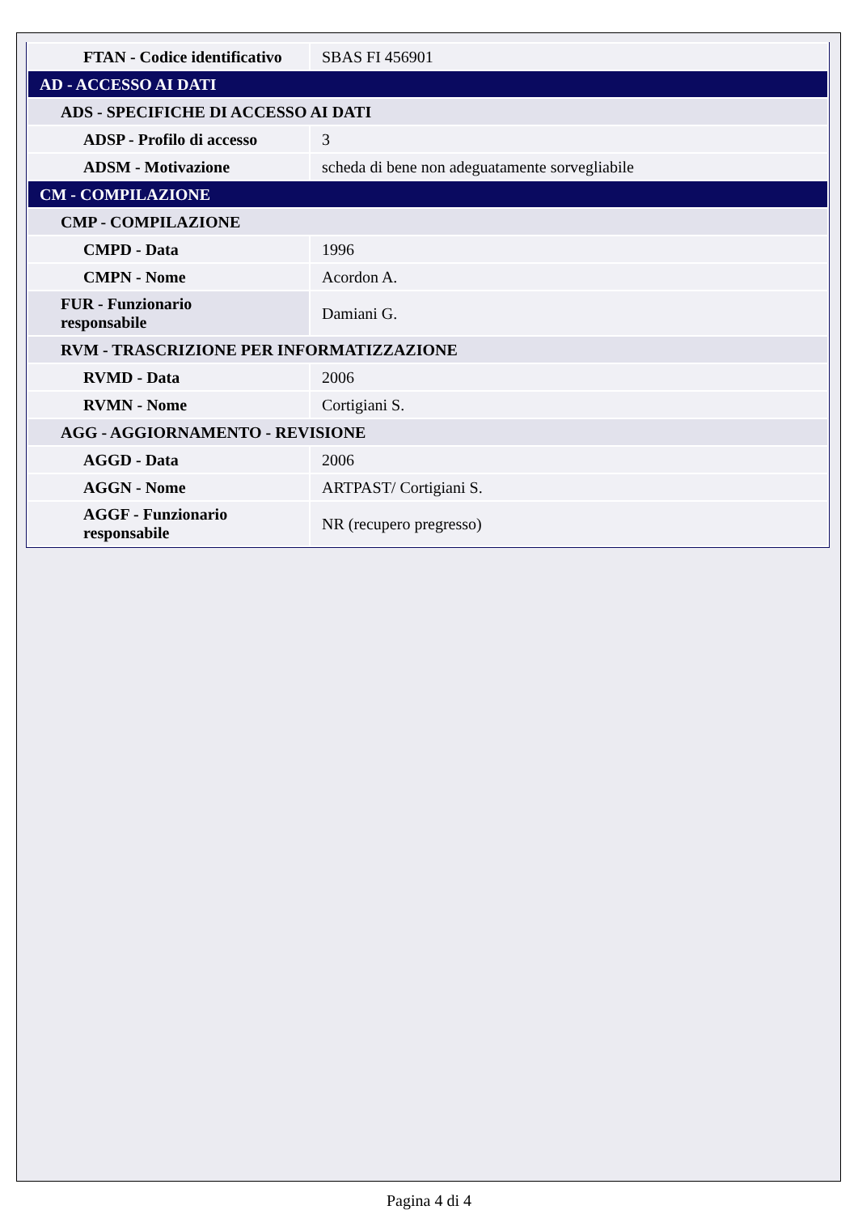| FTAN - Codice identificativo | SBAS FI 456901 |
| AD - ACCESSO AI DATI | |
| ADS - SPECIFICHE DI ACCESSO AI DATI | |
| ADSP - Profilo di accesso | 3 |
| ADSM - Motivazione | scheda di bene non adeguatamente sorvegliabile |
| CM - COMPILAZIONE | |
| CMP - COMPILAZIONE | |
| CMPD - Data | 1996 |
| CMPN - Nome | Acordon A. |
| FUR - Funzionario responsabile | Damiani G. |
| RVM - TRASCRIZIONE PER INFORMATIZZAZIONE | |
| RVMD - Data | 2006 |
| RVMN - Nome | Cortigiani S. |
| AGG - AGGIORNAMENTO - REVISIONE | |
| AGGD - Data | 2006 |
| AGGN - Nome | ARTPAST/ Cortigiani S. |
| AGGF - Funzionario responsabile | NR (recupero pregresso) |
Pagina 4 di 4